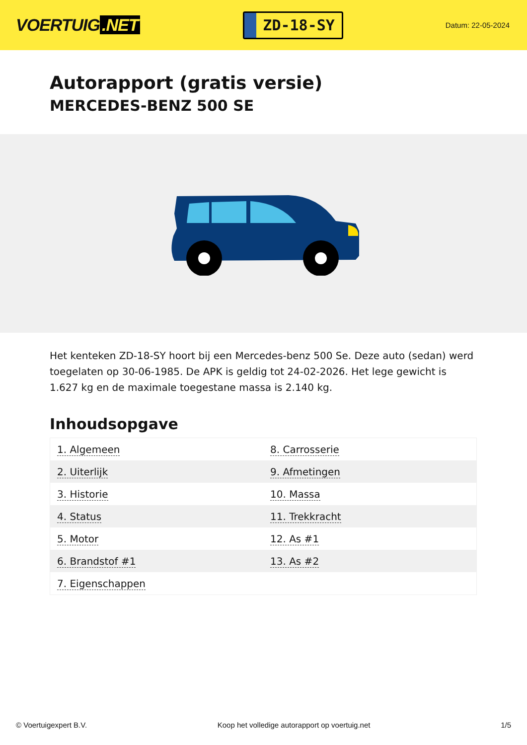VOERTUIG.NET
ZD-18-SY
Datum: 22-05-2024
Autorapport (gratis versie)
MERCEDES-BENZ 500 SE
Het kenteken ZD-18-SY hoort bij een Mercedes-benz 500 Se. Deze auto (sedan) werd toegelaten op 30-06-1985. De APK is geldig tot 24-02-2026. Het lege gewicht is 1.627 kg en de maximale toegestane massa is 2.140 kg.
Inhoudsopgave
| 1. Algemeen | 8. Carrosserie |
| 2. Uiterlijk | 9. Afmetingen |
| 3. Historie | 10. Massa |
| 4. Status | 11. Trekkracht |
| 5. Motor | 12. As #1 |
| 6. Brandstof #1 | 13. As #2 |
| 7. Eigenschappen | |
© Voertuigexpert B.V. Koop het volledige autorapport op voertuig.net
1/5